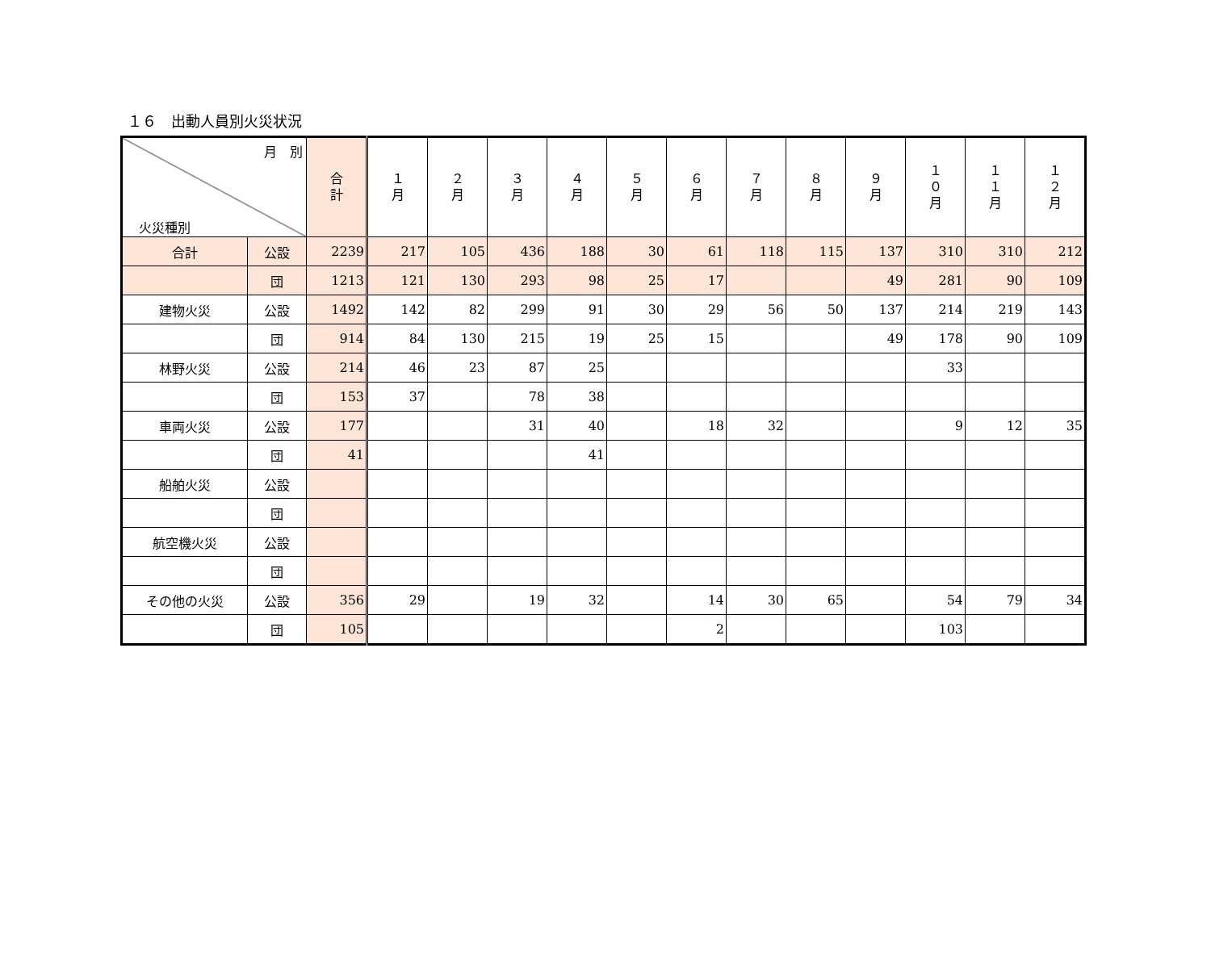１６　出動人員別火災状況
| 月 別 火災種別 | | 合 計 | １ 月 | ２ 月 | ３ 月 | ４ 月 | ５ 月 | ６ 月 | ７ 月 | ８ 月 | ９ 月 | １ ０ 月 | １ １ 月 | １ ２ 月 |
| --- | --- | --- | --- | --- | --- | --- | --- | --- | --- | --- | --- | --- | --- | --- |
| 合計 | 公設 | 2239 | 217 | 105 | 436 | 188 | 30 | 61 | 118 | 115 | 137 | 310 | 310 | 212 |
| | 団 | 1213 | 121 | 130 | 293 | 98 | 25 | 17 | | | 49 | 281 | 90 | 109 |
| 建物火災 | 公設 | 1492 | 142 | 82 | 299 | 91 | 30 | 29 | 56 | 50 | 137 | 214 | 219 | 143 |
| | 団 | 914 | 84 | 130 | 215 | 19 | 25 | 15 | | | 49 | 178 | 90 | 109 |
| 林野火災 | 公設 | 214 | 46 | 23 | 87 | 25 | | | | | | 33 | | |
| | 団 | 153 | 37 | | 78 | 38 | | | | | | | | |
| 車両火災 | 公設 | 177 | | | 31 | 40 | | 18 | 32 | | | 9 | 12 | 35 |
| | 団 | 41 | | | | 41 | | | | | | | | |
| 船舶火災 | 公設 | | | | | | | | | | | | | |
| | 団 | | | | | | | | | | | | | |
| 航空機火災 | 公設 | | | | | | | | | | | | | |
| | 団 | | | | | | | | | | | | | |
| その他の火災 | 公設 | 356 | 29 | | 19 | 32 | | 14 | 30 | 65 | | 54 | 79 | 34 |
| | 団 | 105 | | | | | | 2 | | | | 103 | | |